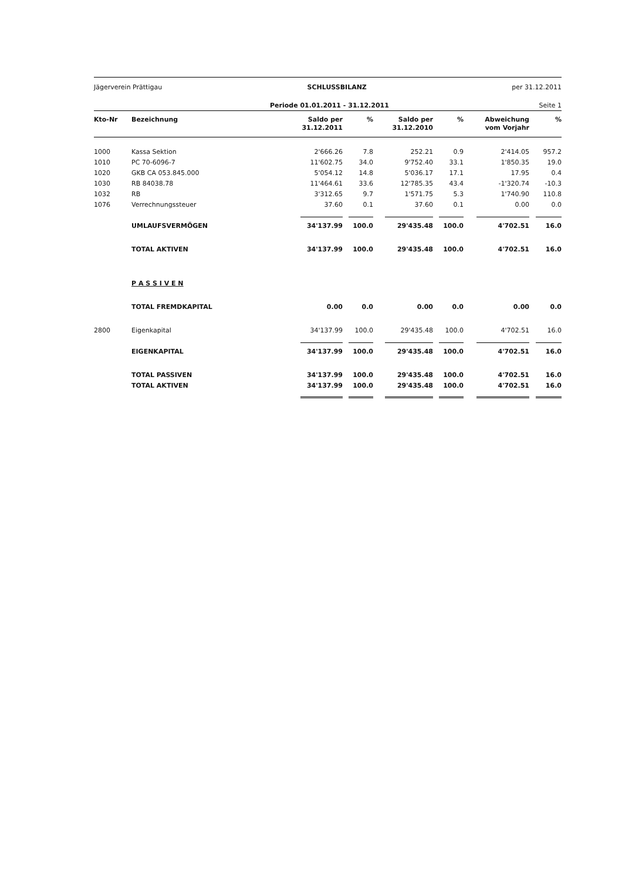Jägerverein Prättigau SCHLUSSBILANZ per 31.12.2011
Periode 01.01.2011 - 31.12.2011 Seite 1
| Kto-Nr | Bezeichnung | Saldo per 31.12.2011 | % | Saldo per 31.12.2010 | % | Abweichung vom Vorjahr | % |
| --- | --- | --- | --- | --- | --- | --- | --- |
| 1000 | Kassa Sektion | 2'666.26 | 7.8 | 252.21 | 0.9 | 2'414.05 | 957.2 |
| 1010 | PC 70-6096-7 | 11'602.75 | 34.0 | 9'752.40 | 33.1 | 1'850.35 | 19.0 |
| 1020 | GKB CA 053.845.000 | 5'054.12 | 14.8 | 5'036.17 | 17.1 | 17.95 | 0.4 |
| 1030 | RB 84038.78 | 11'464.61 | 33.6 | 12'785.35 | 43.4 | -1'320.74 | -10.3 |
| 1032 | RB | 3'312.65 | 9.7 | 1'571.75 | 5.3 | 1'740.90 | 110.8 |
| 1076 | Verrechnungssteuer | 37.60 | 0.1 | 37.60 | 0.1 | 0.00 | 0.0 |
| | UMLAUFSVERMÖGEN | 34'137.99 | 100.0 | 29'435.48 | 100.0 | 4'702.51 | 16.0 |
| | TOTAL AKTIVEN | 34'137.99 | 100.0 | 29'435.48 | 100.0 | 4'702.51 | 16.0 |
| | P A S S I V E N | | | | | | |
| | TOTAL FREMDKAPITAL | 0.00 | 0.0 | 0.00 | 0.0 | 0.00 | 0.0 |
| 2800 | Eigenkapital | 34'137.99 | 100.0 | 29'435.48 | 100.0 | 4'702.51 | 16.0 |
| | EIGENKAPITAL | 34'137.99 | 100.0 | 29'435.48 | 100.0 | 4'702.51 | 16.0 |
| | TOTAL PASSIVEN | 34'137.99 | 100.0 | 29'435.48 | 100.0 | 4'702.51 | 16.0 |
| | TOTAL AKTIVEN | 34'137.99 | 100.0 | 29'435.48 | 100.0 | 4'702.51 | 16.0 |